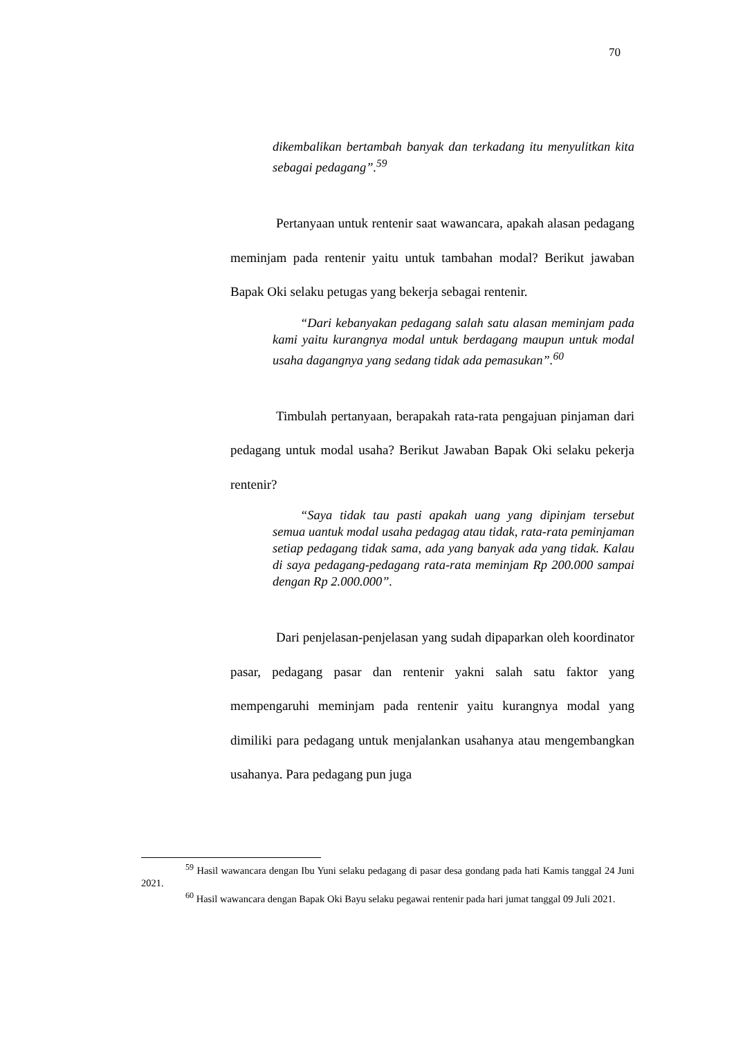70
dikembalikan bertambah banyak dan terkadang itu menyulitkan kita sebagai pedagang”.<sup>59</sup>
Pertanyaan untuk rentenir saat wawancara, apakah alasan pedagang meminjam pada rentenir yaitu untuk tambahan modal? Berikut jawaban Bapak Oki selaku petugas yang bekerja sebagai rentenir.
“Dari kebanyakan pedagang salah satu alasan meminjam pada kami yaitu kurangnya modal untuk berdagang maupun untuk modal usaha dagangnya yang sedang tidak ada pemasukan”.<sup>60</sup>
Timbulah pertanyaan, berapakah rata-rata pengajuan pinjaman dari pedagang untuk modal usaha? Berikut Jawaban Bapak Oki selaku pekerja rentenir?
“Saya tidak tau pasti apakah uang yang dipinjam tersebut semua uantuk modal usaha pedagag atau tidak, rata-rata peminjaman setiap pedagang tidak sama, ada yang banyak ada yang tidak. Kalau di saya pedagang-pedagang rata-rata meminjam Rp 200.000 sampai dengan Rp 2.000.000”.
Dari penjelasan-penjelasan yang sudah dipaparkan oleh koordinator pasar, pedagang pasar dan rentenir yakni salah satu faktor yang mempengaruhi meminjam pada rentenir yaitu kurangnya modal yang dimiliki para pedagang untuk menjalankan usahanya atau mengembangkan usahanya. Para pedagang pun juga
<sup>59</sup> Hasil wawancara dengan Ibu Yuni selaku pedagang di pasar desa gondang pada hati Kamis tanggal 24 Juni 2021.
<sup>60</sup> Hasil wawancara dengan Bapak Oki Bayu selaku pegawai rentenir pada hari jumat tanggal 09 Juli 2021.